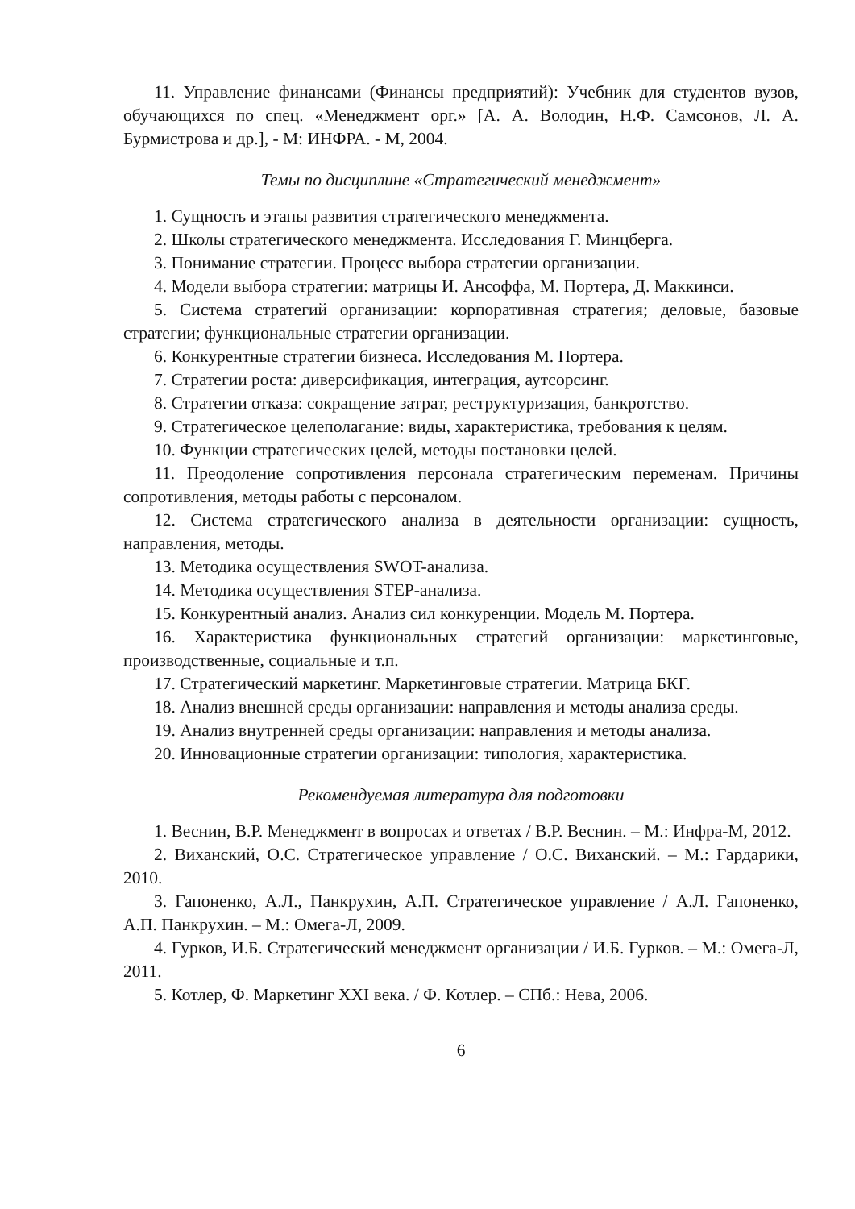11. Управление финансами (Финансы предприятий): Учебник для студентов вузов, обучающихся по спец. «Менеджмент орг.» [А. А. Володин, Н.Ф. Самсонов, Л. А. Бурмистрова и др.], - М: ИНФРА. - М, 2004.
Темы по дисциплине «Стратегический менеджмент»
1. Сущность и этапы развития стратегического менеджмента.
2. Школы стратегического менеджмента. Исследования Г. Минцберга.
3. Понимание стратегии. Процесс выбора стратегии организации.
4. Модели выбора стратегии: матрицы И. Ансоффа, М. Портера, Д. Маккинси.
5. Система стратегий организации: корпоративная стратегия; деловые, базовые стратегии; функциональные стратегии организации.
6. Конкурентные стратегии бизнеса. Исследования М. Портера.
7. Стратегии роста: диверсификация, интеграция, аутсорсинг.
8. Стратегии отказа: сокращение затрат, реструктуризация, банкротство.
9. Стратегическое целеполагание: виды, характеристика, требования к целям.
10. Функции стратегических целей, методы постановки целей.
11. Преодоление сопротивления персонала стратегическим переменам. Причины сопротивления, методы работы с персоналом.
12. Система стратегического анализа в деятельности организации: сущность, направления, методы.
13. Методика осуществления SWOT-анализа.
14. Методика осуществления STEP-анализа.
15. Конкурентный анализ. Анализ сил конкуренции. Модель М. Портера.
16. Характеристика функциональных стратегий организации: маркетинговые, производственные, социальные и т.п.
17. Стратегический маркетинг. Маркетинговые стратегии. Матрица БКГ.
18. Анализ внешней среды организации: направления и методы анализа среды.
19. Анализ внутренней среды организации: направления и методы анализа.
20. Инновационные стратегии организации: типология, характеристика.
Рекомендуемая литература для подготовки
1. Веснин, В.Р. Менеджмент в вопросах и ответах / В.Р. Веснин. – М.: Инфра-М, 2012.
2. Виханский, О.С. Стратегическое управление / О.С. Виханский. – М.: Гардарики, 2010.
3. Гапоненко, А.Л., Панкрухин, А.П. Стратегическое управление / А.Л. Гапоненко, А.П. Панкрухин. – М.: Омега-Л, 2009.
4. Гурков, И.Б. Стратегический менеджмент организации / И.Б. Гурков. – М.: Омега-Л, 2011.
5. Котлер, Ф. Маркетинг XXI века. / Ф. Котлер. – СПб.: Нева, 2006.
6